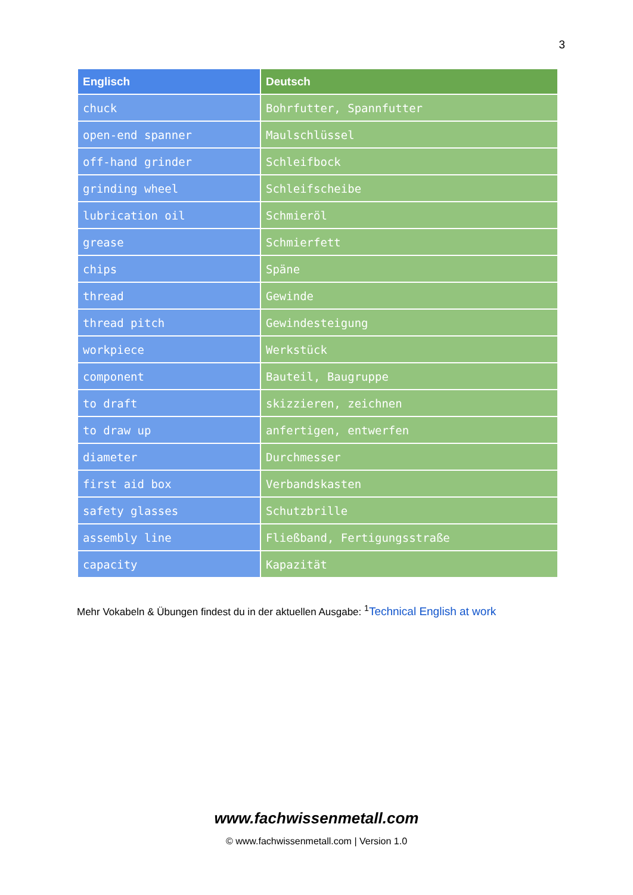3
| Englisch | Deutsch |
| --- | --- |
| chuck | Bohrfutter, Spannfutter |
| open-end spanner | Maulschlüssel |
| off-hand grinder | Schleifbock |
| grinding wheel | Schleifscheibe |
| lubrication oil | Schmieröl |
| grease | Schmierfett |
| chips | Späne |
| thread | Gewinde |
| thread pitch | Gewindesteigung |
| workpiece | Werkstück |
| component | Bauteil, Baugruppe |
| to draft | skizzieren, zeichnen |
| to draw up | anfertigen, entwerfen |
| diameter | Durchmesser |
| first aid box | Verbandskasten |
| safety glasses | Schutzbrille |
| assembly line | Fließband, Fertigungsstraße |
| capacity | Kapazität |
Mehr Vokabeln & Übungen findest du in der aktuellen Ausgabe: <sup>1</sup>Technical English at work
www.fachwissenmetall.com
© www.fachwissenmetall.com | Version 1.0